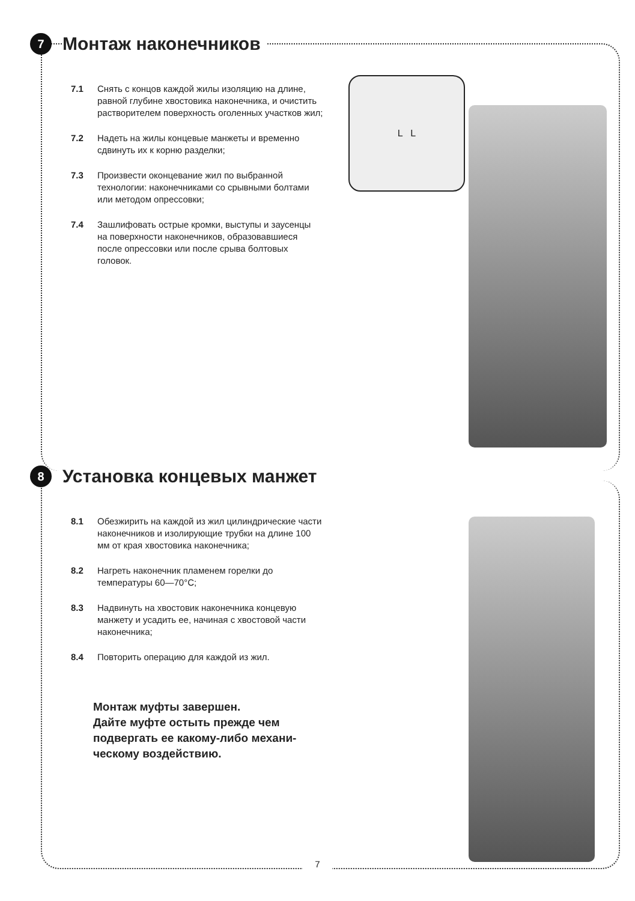7
Монтаж наконечников
7.1 Снять с концов каждой жилы изоляцию на длине, равной глубине хвостовика наконечника, и очистить растворителем поверхность оголенных участков жил;
7.2 Надеть на жилы концевые манжеты и временно сдвинуть их к корню разделки;
7.3 Произвести оконцевание жил по выбранной технологии: наконечниками со срывными болтами или методом опрессовки;
7.4 Зашлифовать острые кромки, выступы и заусенцы на поверхности наконечников, образовавшиеся после опрессовки или после срыва болтовых головок.
L L
8
Установка концевых манжет
8.1 Обезжирить на каждой из жил цилиндрические части наконечников и изолирующие трубки на длине 100 мм от края хвостовика наконечника;
8.2 Нагреть наконечник пламенем горелки до температуры 60—70°С;
8.3 Надвинуть на хвостовик наконечника концевую манжету и усадить ее, начиная с хвостовой части наконечника;
8.4 Повторить операцию для каждой из жил.
Монтаж муфты завершен.
Дайте муфте остыть прежде чем
подвергать ее какому-либо механи-
ческому воздействию.
7